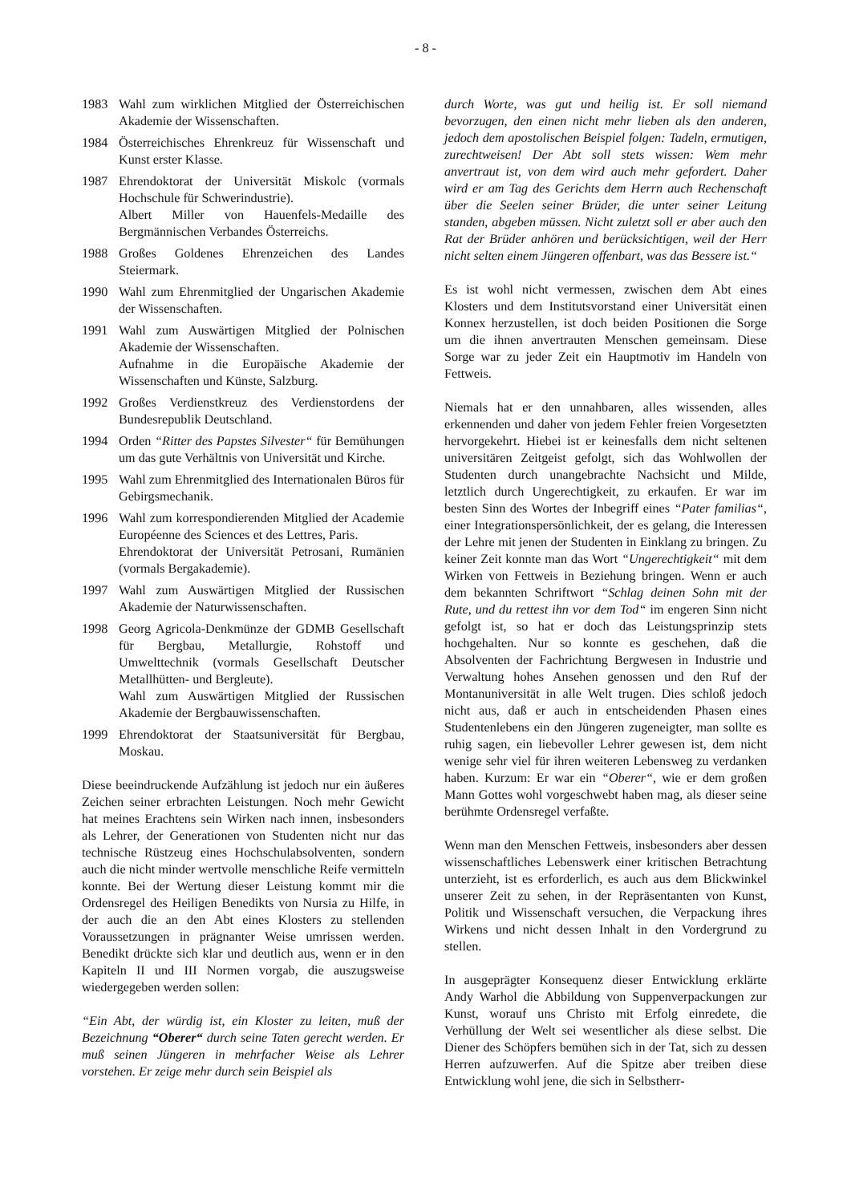- 8 -
1983 Wahl zum wirklichen Mitglied der Österreichischen Akademie der Wissenschaften.
1984 Österreichisches Ehrenkreuz für Wissenschaft und Kunst erster Klasse.
1987 Ehrendoktorat der Universität Miskolc (vormals Hochschule für Schwerindustrie).
Albert Miller von Hauenfels-Medaille des Bergmännischen Verbandes Österreichs.
1988 Großes Goldenes Ehrenzeichen des Landes Steiermark.
1990 Wahl zum Ehrenmitglied der Ungarischen Akademie der Wissenschaften.
1991 Wahl zum Auswärtigen Mitglied der Polnischen Akademie der Wissenschaften.
Aufnahme in die Europäische Akademie der Wissenschaften und Künste, Salzburg.
1992 Großes Verdienstkreuz des Verdienstordens der Bundesrepublik Deutschland.
1994 Orden “Ritter des Papstes Silvester“ für Bemühungen um das gute Verhältnis von Universität und Kirche.
1995 Wahl zum Ehrenmitglied des Internationalen Büros für Gebirgsmechanik.
1996 Wahl zum korrespondierenden Mitglied der Academie Européenne des Sciences et des Lettres, Paris.
Ehrendoktorat der Universität Petrosani, Rumänien (vormals Bergakademie).
1997 Wahl zum Auswärtigen Mitglied der Russischen Akademie der Naturwissenschaften.
1998 Georg Agricola-Denkmünze der GDMB Gesellschaft für Bergbau, Metallurgie, Rohstoff und Umwelttechnik (vormals Gesellschaft Deutscher Metallhütten- und Bergleute).
Wahl zum Auswärtigen Mitglied der Russischen Akademie der Bergbauwissenschaften.
1999 Ehrendoktorat der Staatsuniversität für Bergbau, Moskau.
Diese beeindruckende Aufzählung ist jedoch nur ein äußeres Zeichen seiner erbrachten Leistungen. Noch mehr Gewicht hat meines Erachtens sein Wirken nach innen, insbesonders als Lehrer, der Generationen von Studenten nicht nur das technische Rüstzeug eines Hochschulabsolventen, sondern auch die nicht minder wertvolle menschliche Reife vermitteln konnte. Bei der Wertung dieser Leistung kommt mir die Ordensregel des Heiligen Benedikts von Nursia zu Hilfe, in der auch die an den Abt eines Klosters zu stellenden Voraussetzungen in prägnanter Weise umrissen werden. Benedikt drückte sich klar und deutlich aus, wenn er in den Kapiteln II und III Normen vorgab, die auszugsweise wiedergegeben werden sollen:
“Ein Abt, der würdig ist, ein Kloster zu leiten, muß der Bezeichnung “Oberer“ durch seine Taten gerecht werden. Er muß seinen Jüngeren in mehrfacher Weise als Lehrer vorstehen. Er zeige mehr durch sein Beispiel als
durch Worte, was gut und heilig ist. Er soll niemand bevorzugen, den einen nicht mehr lieben als den anderen, jedoch dem apostolischen Beispiel folgen: Tadeln, ermutigen, zurechtweisen! Der Abt soll stets wissen: Wem mehr anvertraut ist, von dem wird auch mehr gefordert. Daher wird er am Tag des Gerichts dem Herrn auch Rechenschaft über die Seelen seiner Brüder, die unter seiner Leitung standen, abgeben müssen. Nicht zuletzt soll er aber auch den Rat der Brüder anhören und berücksichtigen, weil der Herr nicht selten einem Jüngeren offenbart, was das Bessere ist.“
Es ist wohl nicht vermessen, zwischen dem Abt eines Klosters und dem Institutsvorstand einer Universität einen Konnex herzustellen, ist doch beiden Positionen die Sorge um die ihnen anvertrauten Menschen gemeinsam. Diese Sorge war zu jeder Zeit ein Hauptmotiv im Handeln von Fettweis.
Niemals hat er den unnahbaren, alles wissenden, alles erkennenden und daher von jedem Fehler freien Vorgesetzten hervorgekehrt. Hiebei ist er keinesfalls dem nicht seltenen universitären Zeitgeist gefolgt, sich das Wohlwollen der Studenten durch unangebrachte Nachsicht und Milde, letztlich durch Ungerechtigkeit, zu erkaufen. Er war im besten Sinn des Wortes der Inbegriff eines “Pater familias“, einer Integrationspersönlichkeit, der es gelang, die Interessen der Lehre mit jenen der Studenten in Einklang zu bringen. Zu keiner Zeit konnte man das Wort “Ungerechtigkeit“ mit dem Wirken von Fettweis in Beziehung bringen. Wenn er auch dem bekannten Schriftwort “Schlag deinen Sohn mit der Rute, und du rettest ihn vor dem Tod“ im engeren Sinn nicht gefolgt ist, so hat er doch das Leistungsprinzip stets hochgehalten. Nur so konnte es geschehen, daß die Absolventen der Fachrichtung Bergwesen in Industrie und Verwaltung hohes Ansehen genossen und den Ruf der Montanuniversität in alle Welt trugen. Dies schloß jedoch nicht aus, daß er auch in entscheidenden Phasen eines Studentenlebens ein den Jüngeren zugeneigter, man sollte es ruhig sagen, ein liebevoller Lehrer gewesen ist, dem nicht wenige sehr viel für ihren weiteren Lebensweg zu verdanken haben. Kurzum: Er war ein “Oberer“, wie er dem großen Mann Gottes wohl vorgeschwebt haben mag, als dieser seine berühmte Ordensregel verfaßte.
Wenn man den Menschen Fettweis, insbesonders aber dessen wissenschaftliches Lebenswerk einer kritischen Betrachtung unterzieht, ist es erforderlich, es auch aus dem Blickwinkel unserer Zeit zu sehen, in der Repräsentanten von Kunst, Politik und Wissenschaft versuchen, die Verpackung ihres Wirkens und nicht dessen Inhalt in den Vordergrund zu stellen.
In ausgeprägter Konsequenz dieser Entwicklung erklärte Andy Warhol die Abbildung von Suppenverpackungen zur Kunst, worauf uns Christo mit Erfolg einredete, die Verhüllung der Welt sei wesentlicher als diese selbst. Die Diener des Schöpfers bemühen sich in der Tat, sich zu dessen Herren aufzuwerfen. Auf die Spitze aber treiben diese Entwicklung wohl jene, die sich in Selbstherr-